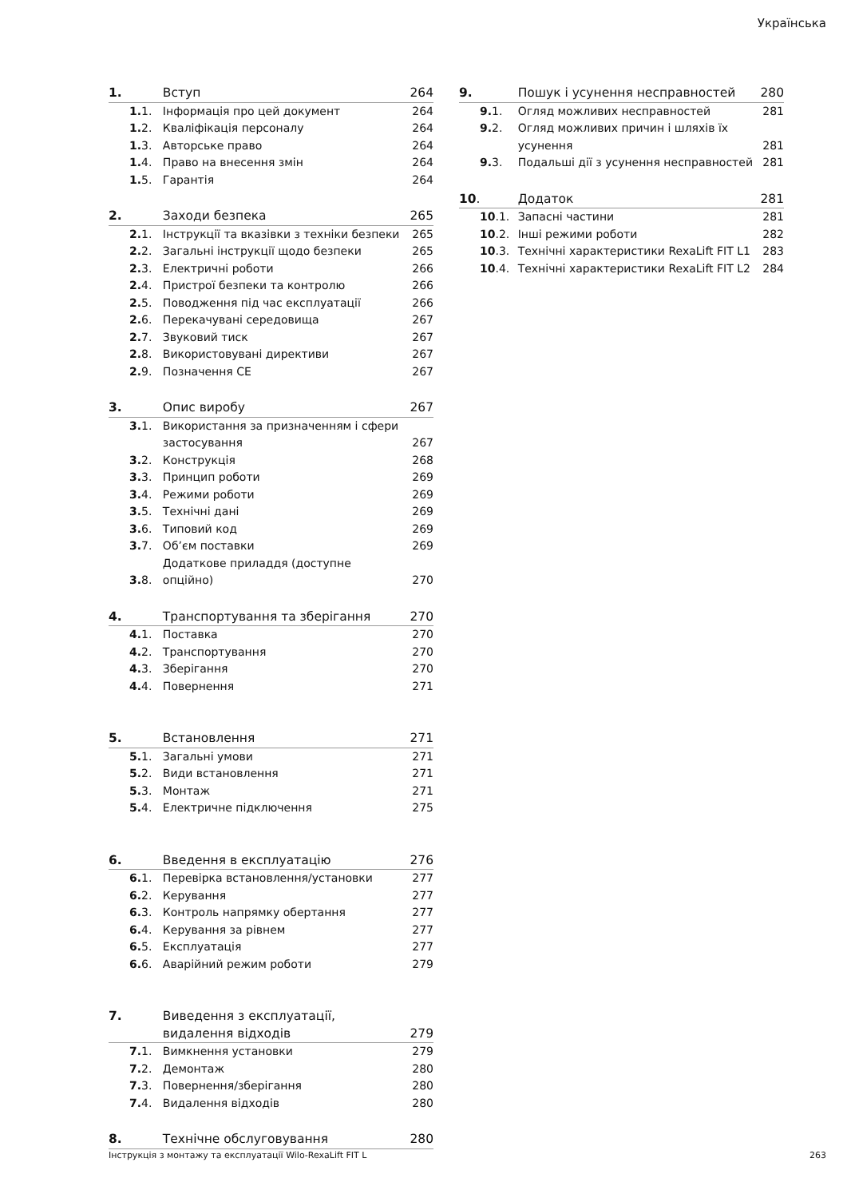Українська
| 1. | Вступ | 264 |
| 1. 1. | Інформація про цей документ | 264 |
| 1. 2. | Кваліфікація персоналу | 264 |
| 1. 3. | Авторське право | 264 |
| 1. 4. | Право на внесення змін | 264 |
| 1. 5. | Гарантія | 264 |
| 2. | Заходи безпека | 265 |
| 2. 1. | Інструкції та вказівки з техніки безпеки | 265 |
| 2. 2. | Загальні інструкції щодо безпеки | 265 |
| 2. 3. | Електричні роботи | 266 |
| 2. 4. | Пристрої безпеки та контролю | 266 |
| 2. 5. | Поводження під час експлуатації | 266 |
| 2. 6. | Перекачувані середовища | 267 |
| 2. 7. | Звуковий тиск | 267 |
| 2. 8. | Використовувані директиви | 267 |
| 2. 9. | Позначення CE | 267 |
| 3. | Опис виробу | 267 |
| 3. 1. | Використання за призначенням і сфери застосування | 267 |
| 3. 2. | Конструкція | 268 |
| 3. 3. | Принцип роботи | 269 |
| 3. 4. | Режими роботи | 269 |
| 3. 5. | Технічні дані | 269 |
| 3. 6. | Типовий код | 269 |
| 3. 7. | Об’єм поставки | 269 |
| 3. 8. | Додаткове приладдя (доступне опційно) | 270 |
| 4. | Транспортування та зберігання | 270 |
| 4. 1. | Поставка | 270 |
| 4. 2. | Транспортування | 270 |
| 4. 3. | Зберігання | 270 |
| 4. 4. | Повернення | 271 |
| 5. | Встановлення | 271 |
| 5. 1. | Загальні умови | 271 |
| 5. 2. | Види встановлення | 271 |
| 5. 3. | Монтаж | 271 |
| 5. 4. | Електричне підключення | 275 |
| 6. | Введення в експлуатацію | 276 |
| 6. 1. | Перевірка встановлення/установки | 277 |
| 6. 2. | Керування | 277 |
| 6. 3. | Контроль напрямку обертання | 277 |
| 6. 4. | Керування за рівнем | 277 |
| 6. 5. | Експлуатація | 277 |
| 6. 6. | Аварійний режим роботи | 279 |
| 7. | Виведення з експлуатації, видалення відходів | 279 |
| 7. 1. | Вимкнення установки | 279 |
| 7. 2. | Демонтаж | 280 |
| 7. 3. | Повернення/зберігання | 280 |
| 7. 4. | Видалення відходів | 280 |
| 8. | Технічне обслуговування | 280 |
| 9. | Пошук і усунення несправностей | 280 |
| 9. 1. | Огляд можливих несправностей | 281 |
| 9. 2. | Огляд можливих причин і шляхів їх усунення | 281 |
| 9. 3. | Подальші дії з усунення несправностей | 281 |
| 10 . | Додаток | 281 |
| 10 .1. | Запасні частини | 281 |
| 10 .2. | Інші режими роботи | 282 |
| 10 .3. | Технічні характеристики RexaLift FIT L1 | 283 |
| 10 .4. | Технічні характеристики RexaLift FIT L2 | 284 |
Інструкція з монтажу та експлуатації Wilo-RexaLift FIT L 263